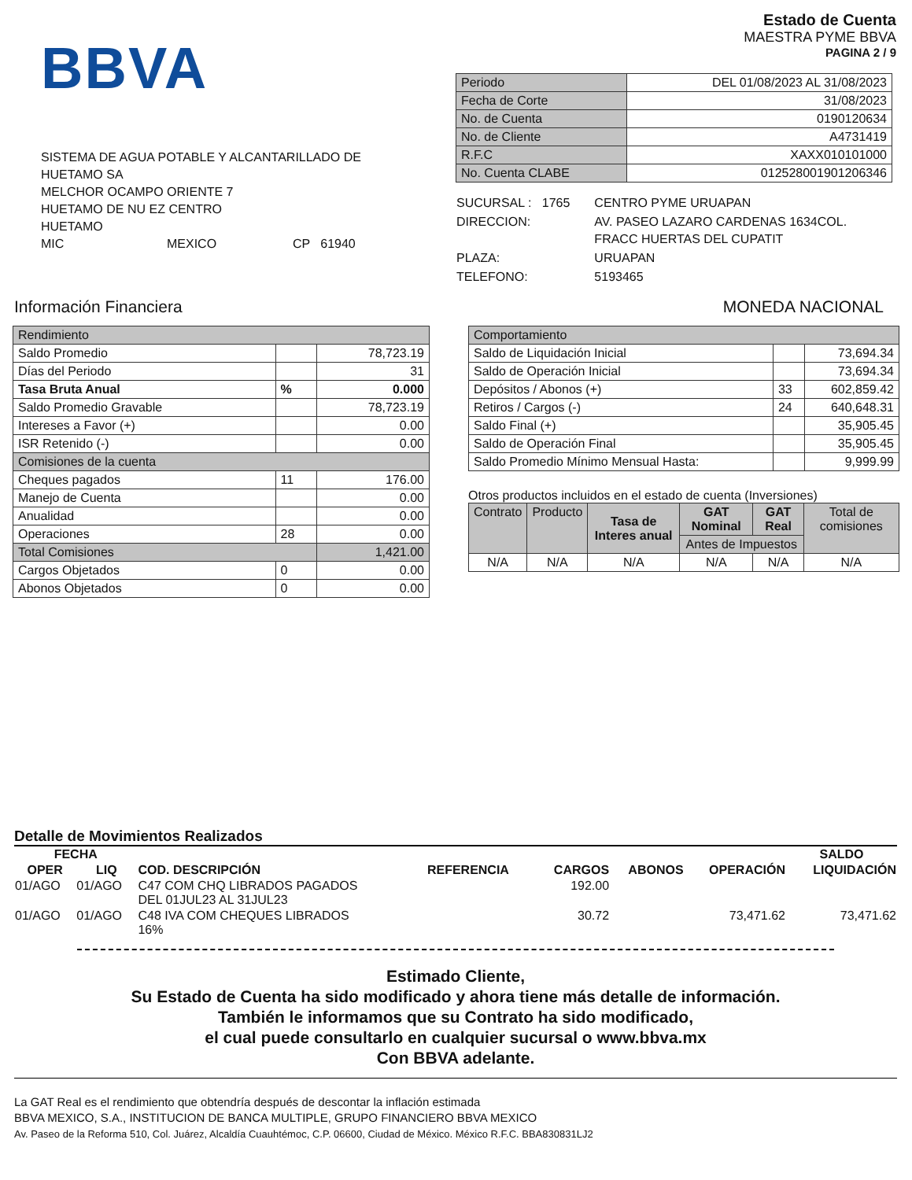BBVA
SISTEMA DE AGUA POTABLE Y ALCANTARILLADO DE
HUETAMO SA
MELCHOR OCAMPO ORIENTE 7
HUETAMO DE NU EZ CENTRO
HUETAMO
MIC MEXICO CP 61940
Estado de Cuenta
MAESTRA PYME BBVA
PAGINA 2 / 9
| Periodo | DEL 01/08/2023 AL 31/08/2023 |
| Fecha de Corte | 31/08/2023 |
| No. de Cuenta | 0190120634 |
| No. de Cliente | A4731419 |
| R.F.C | XAXX010101000 |
| No. Cuenta CLABE | 012528001901206346 |
| SUCURSAL : 1765 | CENTRO PYME URUAPAN |
| DIRECCION: | AV. PASEO LAZARO CARDENAS 1634COL. FRACC HUERTAS DEL CUPATIT |
| PLAZA: | URUAPAN |
| TELEFONO: | 5193465 |
Información Financiera MONEDA NACIONAL
| Rendimiento | | |
| Saldo Promedio | | 78,723.19 |
| Días del Periodo | | 31 |
| Tasa Bruta Anual | % | 0.000 |
| Saldo Promedio Gravable | | 78,723.19 |
| Intereses a Favor (+) | | 0.00 |
| ISR Retenido (-) | | 0.00 |
| Comisiones de la cuenta | | |
| Cheques pagados | 11 | 176.00 |
| Manejo de Cuenta | | 0.00 |
| Anualidad | | 0.00 |
| Operaciones | 28 | 0.00 |
| Total Comisiones | | 1,421.00 |
| Cargos Objetados | 0 | 0.00 |
| Abonos Objetados | 0 | 0.00 |
| Comportamiento | | |
| Saldo de Liquidación Inicial | | 73,694.34 |
| Saldo de Operación Inicial | | 73,694.34 |
| Depósitos / Abonos (+) | 33 | 602,859.42 |
| Retiros / Cargos (-) | 24 | 640,648.31 |
| Saldo Final (+) | | 35,905.45 |
| Saldo de Operación Final | | 35,905.45 |
| Saldo Promedio Mínimo Mensual Hasta: | | 9,999.99 |
Otros productos incluidos en el estado de cuenta (Inversiones)
| Contrato | Producto | Tasa de Interes anual | GAT Nominal | GAT Real | Total de comisiones |
| | | | Antes de Impuestos | | |
| N/A | N/A | N/A | N/A | N/A | N/A |
Detalle de Movimientos Realizados
| FECHA | | | | | | | SALDO |
| --- | --- | --- | --- | --- | --- | --- | --- |
| OPER | LIQ | COD. DESCRIPCIÓN | REFERENCIA | CARGOS | ABONOS | OPERACIÓN | LIQUIDACIÓN |
| 01/AGO | 01/AGO | C47 COM CHQ LIBRADOS PAGADOS DEL 01JUL23 AL 31JUL23 | | 192.00 | | | |
| 01/AGO | 01/AGO | C48 IVA COM CHEQUES LIBRADOS 16% | | 30.72 | | 73,471.62 | 73,471.62 |
Estimado Cliente,
Su Estado de Cuenta ha sido modificado y ahora tiene más detalle de información.
También le informamos que su Contrato ha sido modificado,
el cual puede consultarlo en cualquier sucursal o www.bbva.mx
Con BBVA adelante.
La GAT Real es el rendimiento que obtendría después de descontar la inflación estimada
BBVA MEXICO, S.A., INSTITUCION DE BANCA MULTIPLE, GRUPO FINANCIERO BBVA MEXICO
Av. Paseo de la Reforma 510, Col. Juárez, Alcaldía Cuauhtémoc, C.P. 06600, Ciudad de México. México R.F.C. BBA830831LJ2